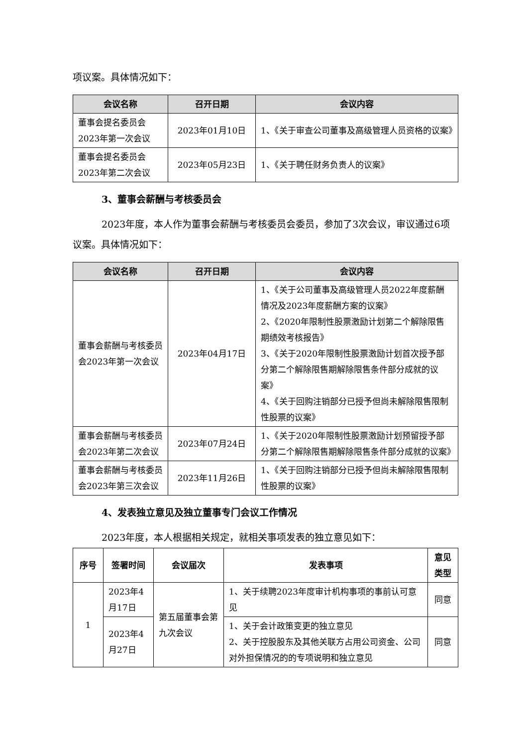项议案。具体情况如下：
| 会议名称 | 召开日期 | 会议内容 |
| --- | --- | --- |
| 董事会提名委员会2023年第一次会议 | 2023年01月10日 | 1、《关于审查公司董事及高级管理人员资格的议案》 |
| 董事会提名委员会2023年第二次会议 | 2023年05月23日 | 1、《关于聘任财务负责人的议案》 |
3、董事会薪酬与考核委员会
2023年度，本人作为董事会薪酬与考核委员会委员，参加了3次会议，审议通过6项议案。具体情况如下：
| 会议名称 | 召开日期 | 会议内容 |
| --- | --- | --- |
| 董事会薪酬与考核委员会2023年第一次会议 | 2023年04月17日 | 1、《关于公司董事及高级管理人员2022年度薪酬情况及2023年度薪酬方案的议案》 2、《2020年限制性股票激励计划第二个解除限售期绩效考核报告》 3、《关于2020年限制性股票激励计划首次授予部分第二个解除限售期解除限售条件部分成就的议案》 4、《关于回购注销部分已授予但尚未解除限售限制性股票的议案》 |
| 董事会薪酬与考核委员会2023年第二次会议 | 2023年07月24日 | 1、《关于2020年限制性股票激励计划预留授予部分第二个解除限售期解除限售条件部分成就的议案》 |
| 董事会薪酬与考核委员会2023年第三次会议 | 2023年11月26日 | 1、《关于回购注销部分已授予但尚未解除限售限制性股票的议案》 |
4、发表独立意见及独立董事专门会议工作情况
2023年度，本人根据相关规定，就相关事项发表的独立意见如下：
| 序号 | 签署时间 | 会议届次 | 发表事项 | 意见类型 |
| --- | --- | --- | --- | --- |
| 1 | 2023年4月17日 | 第五届董事会第九次会议 | 1、关于续聘2023年度审计机构事项的事前认可意见 | 同意 |
| | 2023年4月27日 | | 1、关于会计政策变更的独立意见 2、关于控股股东及其他关联方占用公司资金、公司对外担保情况的的专项说明和独立意见 | 同意 |